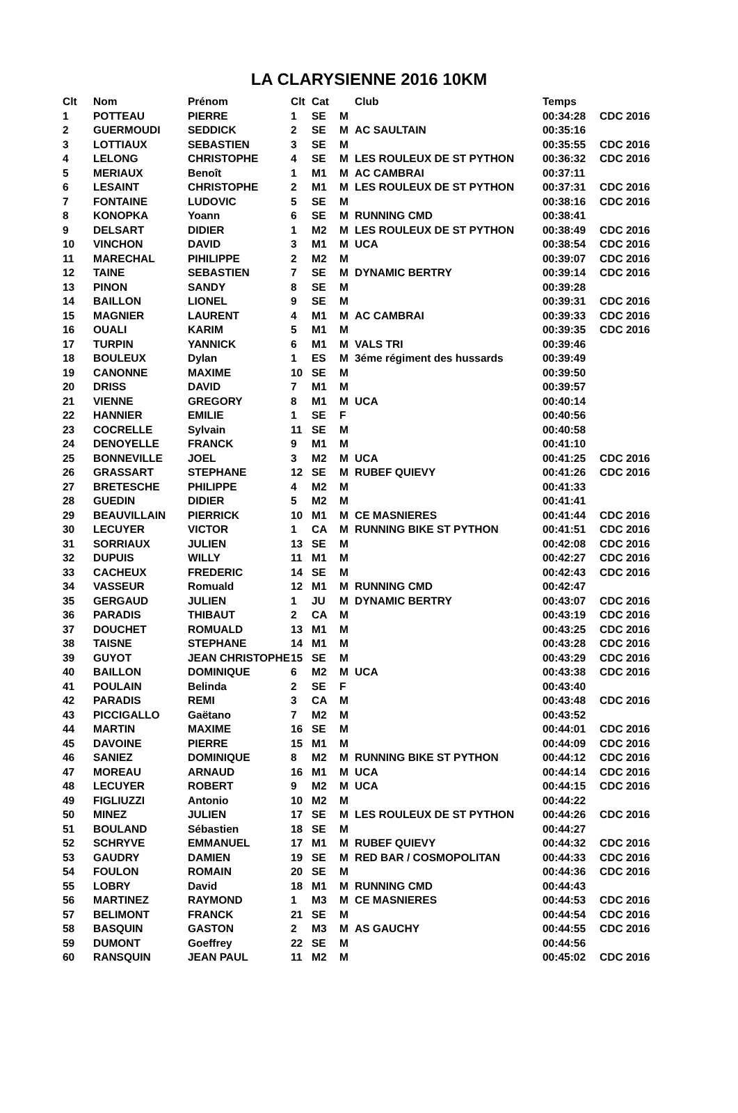LA CLARYSIENNE 2016 10KM
| Clt | Nom | Prénom | Clt | Cat | | Club | Temps | |
| --- | --- | --- | --- | --- | --- | --- | --- | --- |
| 1 | POTTEAU | PIERRE | 1 | SE | M | | 00:34:28 | CDC 2016 |
| 2 | GUERMOUDI | SEDDICK | 2 | SE | M | AC SAULTAIN | 00:35:16 | |
| 3 | LOTTIAUX | SEBASTIEN | 3 | SE | M | | 00:35:55 | CDC 2016 |
| 4 | LELONG | CHRISTOPHE | 4 | SE | M | LES ROULEUX DE ST PYTHON | 00:36:32 | CDC 2016 |
| 5 | MERIAUX | Benoît | 1 | M1 | M | AC CAMBRAI | 00:37:11 | |
| 6 | LESAINT | CHRISTOPHE | 2 | M1 | M | LES ROULEUX DE ST PYTHON | 00:37:31 | CDC 2016 |
| 7 | FONTAINE | LUDOVIC | 5 | SE | M | | 00:38:16 | CDC 2016 |
| 8 | KONOPKA | Yoann | 6 | SE | M | RUNNING CMD | 00:38:41 | |
| 9 | DELSART | DIDIER | 1 | M2 | M | LES ROULEUX DE ST PYTHON | 00:38:49 | CDC 2016 |
| 10 | VINCHON | DAVID | 3 | M1 | M | UCA | 00:38:54 | CDC 2016 |
| 11 | MARECHAL | PIHILIPPE | 2 | M2 | M | | 00:39:07 | CDC 2016 |
| 12 | TAINE | SEBASTIEN | 7 | SE | M | DYNAMIC BERTRY | 00:39:14 | CDC 2016 |
| 13 | PINON | SANDY | 8 | SE | M | | 00:39:28 | |
| 14 | BAILLON | LIONEL | 9 | SE | M | | 00:39:31 | CDC 2016 |
| 15 | MAGNIER | LAURENT | 4 | M1 | M | AC CAMBRAI | 00:39:33 | CDC 2016 |
| 16 | OUALI | KARIM | 5 | M1 | M | | 00:39:35 | CDC 2016 |
| 17 | TURPIN | YANNICK | 6 | M1 | M | VALS TRI | 00:39:46 | |
| 18 | BOULEUX | Dylan | 1 | ES | M | 3éme régiment des hussards | 00:39:49 | |
| 19 | CANONNE | MAXIME | 10 | SE | M | | 00:39:50 | |
| 20 | DRISS | DAVID | 7 | M1 | M | | 00:39:57 | |
| 21 | VIENNE | GREGORY | 8 | M1 | M | UCA | 00:40:14 | |
| 22 | HANNIER | EMILIE | 1 | SE | F | | 00:40:56 | |
| 23 | COCRELLE | Sylvain | 11 | SE | M | | 00:40:58 | |
| 24 | DENOYELLE | FRANCK | 9 | M1 | M | | 00:41:10 | |
| 25 | BONNEVILLE | JOEL | 3 | M2 | M | UCA | 00:41:25 | CDC 2016 |
| 26 | GRASSART | STEPHANE | 12 | SE | M | RUBEF QUIEVY | 00:41:26 | CDC 2016 |
| 27 | BRETESCHE | PHILIPPE | 4 | M2 | M | | 00:41:33 | |
| 28 | GUEDIN | DIDIER | 5 | M2 | M | | 00:41:41 | |
| 29 | BEAUVILLAIN | PIERRICK | 10 | M1 | M | CE MASNIERES | 00:41:44 | CDC 2016 |
| 30 | LECUYER | VICTOR | 1 | CA | M | RUNNING BIKE ST PYTHON | 00:41:51 | CDC 2016 |
| 31 | SORRIAUX | JULIEN | 13 | SE | M | | 00:42:08 | CDC 2016 |
| 32 | DUPUIS | WILLY | 11 | M1 | M | | 00:42:27 | CDC 2016 |
| 33 | CACHEUX | FREDERIC | 14 | SE | M | | 00:42:43 | CDC 2016 |
| 34 | VASSEUR | Romuald | 12 | M1 | M | RUNNING CMD | 00:42:47 | |
| 35 | GERGAUD | JULIEN | 1 | JU | M | DYNAMIC BERTRY | 00:43:07 | CDC 2016 |
| 36 | PARADIS | THIBAUT | 2 | CA | M | | 00:43:19 | CDC 2016 |
| 37 | DOUCHET | ROMUALD | 13 | M1 | M | | 00:43:25 | CDC 2016 |
| 38 | TAISNE | STEPHANE | 14 | M1 | M | | 00:43:28 | CDC 2016 |
| 39 | GUYOT | JEAN CHRISTOPHE | 15 | SE | M | | 00:43:29 | CDC 2016 |
| 40 | BAILLON | DOMINIQUE | 6 | M2 | M | UCA | 00:43:38 | CDC 2016 |
| 41 | POULAIN | Belinda | 2 | SE | F | | 00:43:40 | |
| 42 | PARADIS | REMI | 3 | CA | M | | 00:43:48 | CDC 2016 |
| 43 | PICCIGALLO | Gaëtano | 7 | M2 | M | | 00:43:52 | |
| 44 | MARTIN | MAXIME | 16 | SE | M | | 00:44:01 | CDC 2016 |
| 45 | DAVOINE | PIERRE | 15 | M1 | M | | 00:44:09 | CDC 2016 |
| 46 | SANIEZ | DOMINIQUE | 8 | M2 | M | RUNNING BIKE ST PYTHON | 00:44:12 | CDC 2016 |
| 47 | MOREAU | ARNAUD | 16 | M1 | M | UCA | 00:44:14 | CDC 2016 |
| 48 | LECUYER | ROBERT | 9 | M2 | M | UCA | 00:44:15 | CDC 2016 |
| 49 | FIGLIUZZI | Antonio | 10 | M2 | M | | 00:44:22 | |
| 50 | MINEZ | JULIEN | 17 | SE | M | LES ROULEUX DE ST PYTHON | 00:44:26 | CDC 2016 |
| 51 | BOULAND | Sébastien | 18 | SE | M | | 00:44:27 | |
| 52 | SCHRYVE | EMMANUEL | 17 | M1 | M | RUBEF QUIEVY | 00:44:32 | CDC 2016 |
| 53 | GAUDRY | DAMIEN | 19 | SE | M | RED BAR / COSMOPOLITAN | 00:44:33 | CDC 2016 |
| 54 | FOULON | ROMAIN | 20 | SE | M | | 00:44:36 | CDC 2016 |
| 55 | LOBRY | David | 18 | M1 | M | RUNNING CMD | 00:44:43 | |
| 56 | MARTINEZ | RAYMOND | 1 | M3 | M | CE MASNIERES | 00:44:53 | CDC 2016 |
| 57 | BELIMONT | FRANCK | 21 | SE | M | | 00:44:54 | CDC 2016 |
| 58 | BASQUIN | GASTON | 2 | M3 | M | AS GAUCHY | 00:44:55 | CDC 2016 |
| 59 | DUMONT | Goeffrey | 22 | SE | M | | 00:44:56 | |
| 60 | RANSQUIN | JEAN PAUL | 11 | M2 | M | | 00:45:02 | CDC 2016 |